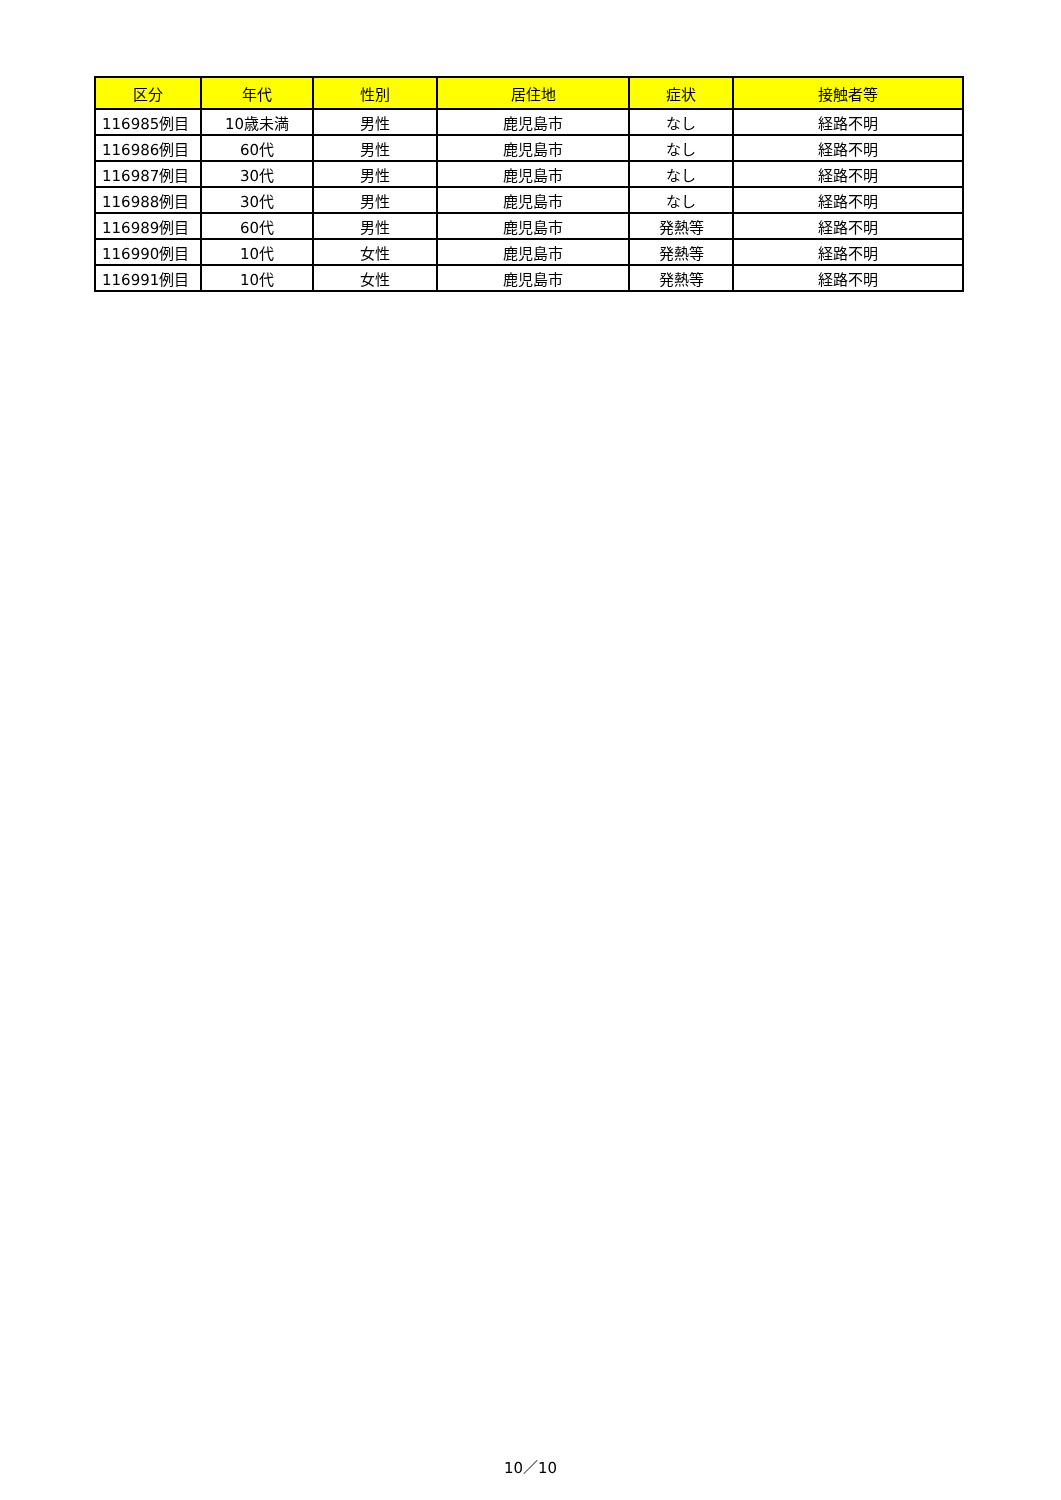| 区分 | 年代 | 性別 | 居住地 | 症状 | 接触者等 |
| --- | --- | --- | --- | --- | --- |
| 116985例目 | 10歳未満 | 男性 | 鹿児島市 | なし | 経路不明 |
| 116986例目 | 60代 | 男性 | 鹿児島市 | なし | 経路不明 |
| 116987例目 | 30代 | 男性 | 鹿児島市 | なし | 経路不明 |
| 116988例目 | 30代 | 男性 | 鹿児島市 | なし | 経路不明 |
| 116989例目 | 60代 | 男性 | 鹿児島市 | 発熱等 | 経路不明 |
| 116990例目 | 10代 | 女性 | 鹿児島市 | 発熱等 | 経路不明 |
| 116991例目 | 10代 | 女性 | 鹿児島市 | 発熱等 | 経路不明 |
10／10